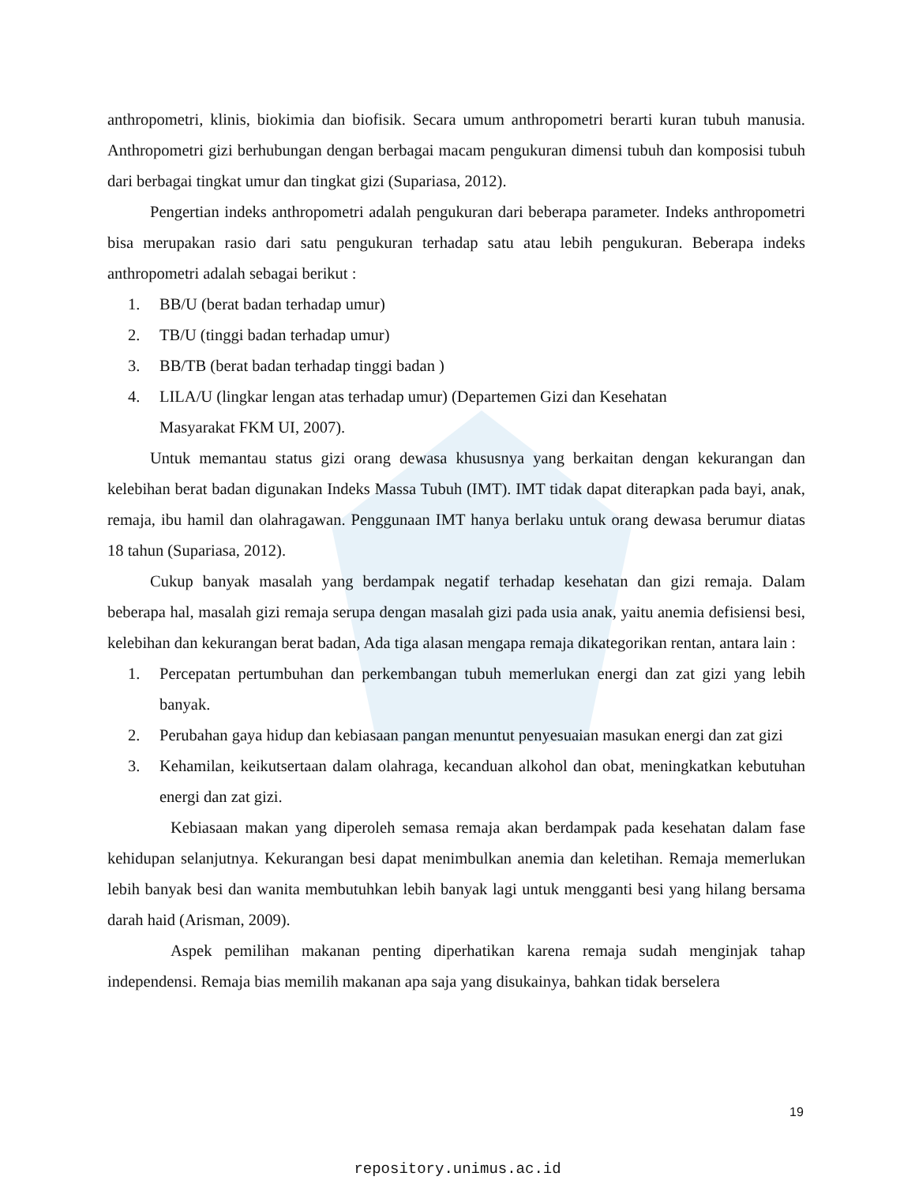anthropometri, klinis, biokimia dan biofisik. Secara umum anthropometri berarti kuran tubuh manusia. Anthropometri gizi berhubungan dengan berbagai macam pengukuran dimensi tubuh dan komposisi tubuh dari berbagai tingkat umur dan tingkat gizi (Supariasa, 2012).
Pengertian indeks anthropometri adalah pengukuran dari beberapa parameter. Indeks anthropometri bisa merupakan rasio dari satu pengukuran terhadap satu atau lebih pengukuran. Beberapa indeks anthropometri adalah sebagai berikut :
1. BB/U (berat badan terhadap umur)
2. TB/U (tinggi badan terhadap umur)
3. BB/TB (berat badan terhadap tinggi badan )
4. LILA/U (lingkar lengan atas terhadap umur) (Departemen Gizi dan Kesehatan
Masyarakat FKM UI, 2007).
Untuk memantau status gizi orang dewasa khususnya yang berkaitan dengan kekurangan dan kelebihan berat badan digunakan Indeks Massa Tubuh (IMT). IMT tidak dapat diterapkan pada bayi, anak, remaja, ibu hamil dan olahragawan. Penggunaan IMT hanya berlaku untuk orang dewasa berumur diatas 18 tahun (Supariasa, 2012).
Cukup banyak masalah yang berdampak negatif terhadap kesehatan dan gizi remaja. Dalam beberapa hal, masalah gizi remaja serupa dengan masalah gizi pada usia anak, yaitu anemia defisiensi besi, kelebihan dan kekurangan berat badan, Ada tiga alasan mengapa remaja dikategorikan rentan, antara lain :
1. Percepatan pertumbuhan dan perkembangan tubuh memerlukan energi dan zat gizi yang lebih banyak.
2. Perubahan gaya hidup dan kebiasaan pangan menuntut penyesuaian masukan energi dan zat gizi
3. Kehamilan, keikutsertaan dalam olahraga, kecanduan alkohol dan obat, meningkatkan kebutuhan energi dan zat gizi.
Kebiasaan makan yang diperoleh semasa remaja akan berdampak pada kesehatan dalam fase kehidupan selanjutnya. Kekurangan besi dapat menimbulkan anemia dan keletihan. Remaja memerlukan lebih banyak besi dan wanita membutuhkan lebih banyak lagi untuk mengganti besi yang hilang bersama darah haid (Arisman, 2009).
Aspek pemilihan makanan penting diperhatikan karena remaja sudah menginjak tahap independensi. Remaja bias memilih makanan apa saja yang disukainya, bahkan tidak berselera
19
repository.unimus.ac.id